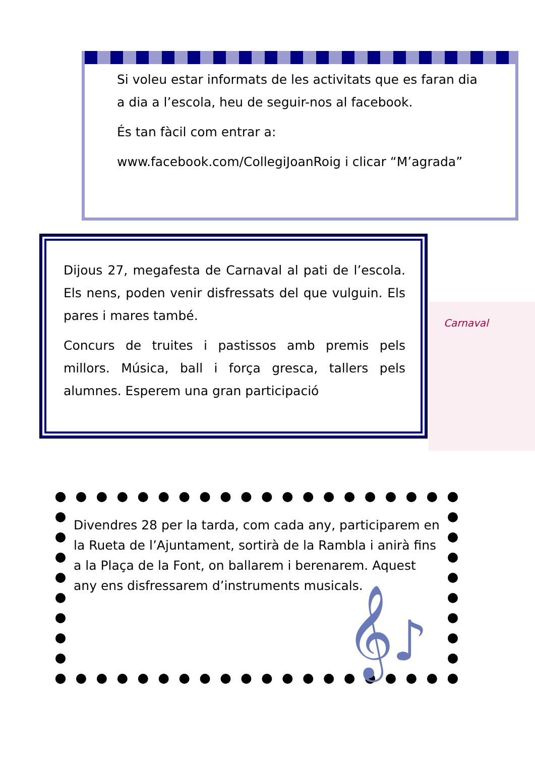Si voleu estar informats de les activitats que es faran dia a dia a l’escola, heu de seguir-nos al facebook.
És tan fàcil com entrar a:
www.facebook.com/CollegiJoanRoig i clicar “M’agrada”
Dijous 27, megafesta de Carnaval al pati de l’escola. Els nens, poden venir disfressats del que vulguin. Els pares i mares també.
Concurs de truites i pastissos amb premis pels millors. Música, ball i força gresca, tallers pels alumnes. Esperem una gran participació
Carnaval
Divendres 28 per la tarda, com cada any, participarem en la Rueta de l’Ajuntament, sortirà de la Rambla i anirà fins a la Plaça de la Font, on ballarem i berenarem. Aquest any ens disfressarem d’instruments musicals.
𝄞♪